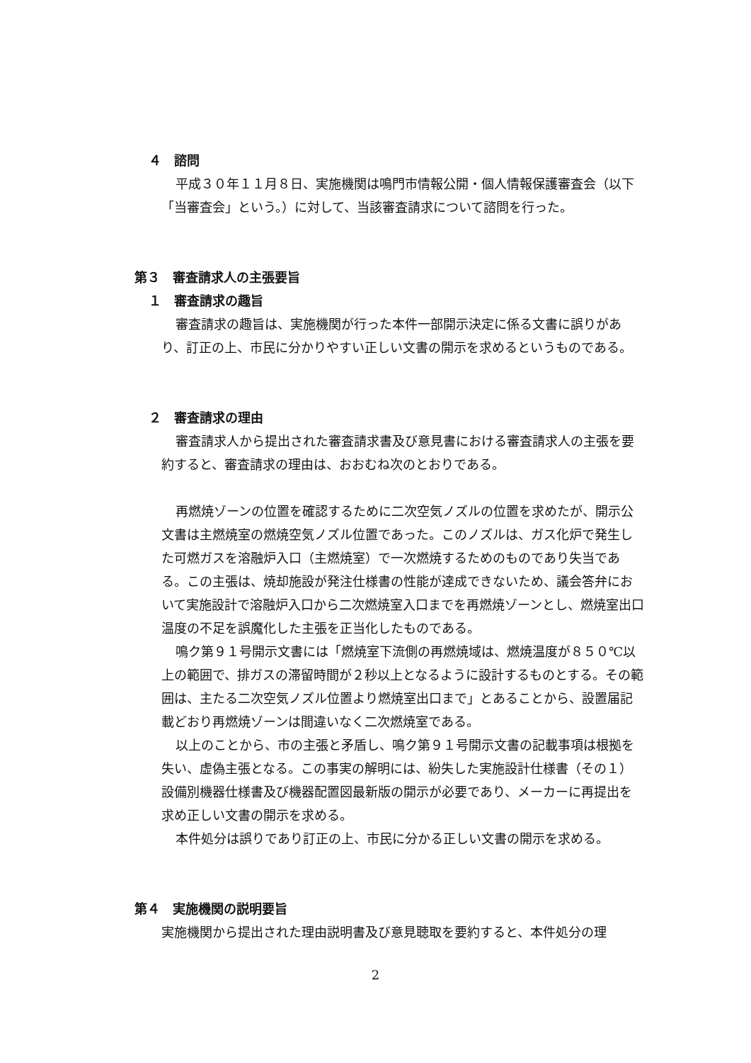４　諮問
平成３０年１１月８日、実施機関は鳴門市情報公開・個人情報保護審査会（以下「当審査会」という。）に対して、当該審査請求について諮問を行った。
第３　審査請求人の主張要旨
１　審査請求の趣旨
審査請求の趣旨は、実施機関が行った本件一部開示決定に係る文書に誤りがあり、訂正の上、市民に分かりやすい正しい文書の開示を求めるというものである。
２　審査請求の理由
審査請求人から提出された審査請求書及び意見書における審査請求人の主張を要約すると、審査請求の理由は、おおむね次のとおりである。
再燃焼ゾーンの位置を確認するために二次空気ノズルの位置を求めたが、開示公文書は主燃焼室の燃焼空気ノズル位置であった。このノズルは、ガス化炉で発生した可燃ガスを溶融炉入口（主燃焼室）で一次燃焼するためのものであり失当である。この主張は、焼却施設が発注仕様書の性能が達成できないため、議会答弁において実施設計で溶融炉入口から二次燃焼室入口までを再燃焼ゾーンとし、燃焼室出口温度の不足を誤魔化した主張を正当化したものである。
鳴ク第９１号開示文書には「燃焼室下流側の再燃焼域は、燃焼温度が８５０℃以上の範囲で、排ガスの滞留時間が２秒以上となるように設計するものとする。その範囲は、主たる二次空気ノズル位置より燃焼室出口まで」とあることから、設置届記載どおり再燃焼ゾーンは間違いなく二次燃焼室である。
以上のことから、市の主張と矛盾し、鳴ク第９１号開示文書の記載事項は根拠を失い、虚偽主張となる。この事実の解明には、紛失した実施設計仕様書（その１）設備別機器仕様書及び機器配置図最新版の開示が必要であり、メーカーに再提出を求め正しい文書の開示を求める。
本件処分は誤りであり訂正の上、市民に分かる正しい文書の開示を求める。
第４　実施機関の説明要旨
実施機関から提出された理由説明書及び意見聴取を要約すると、本件処分の理
2